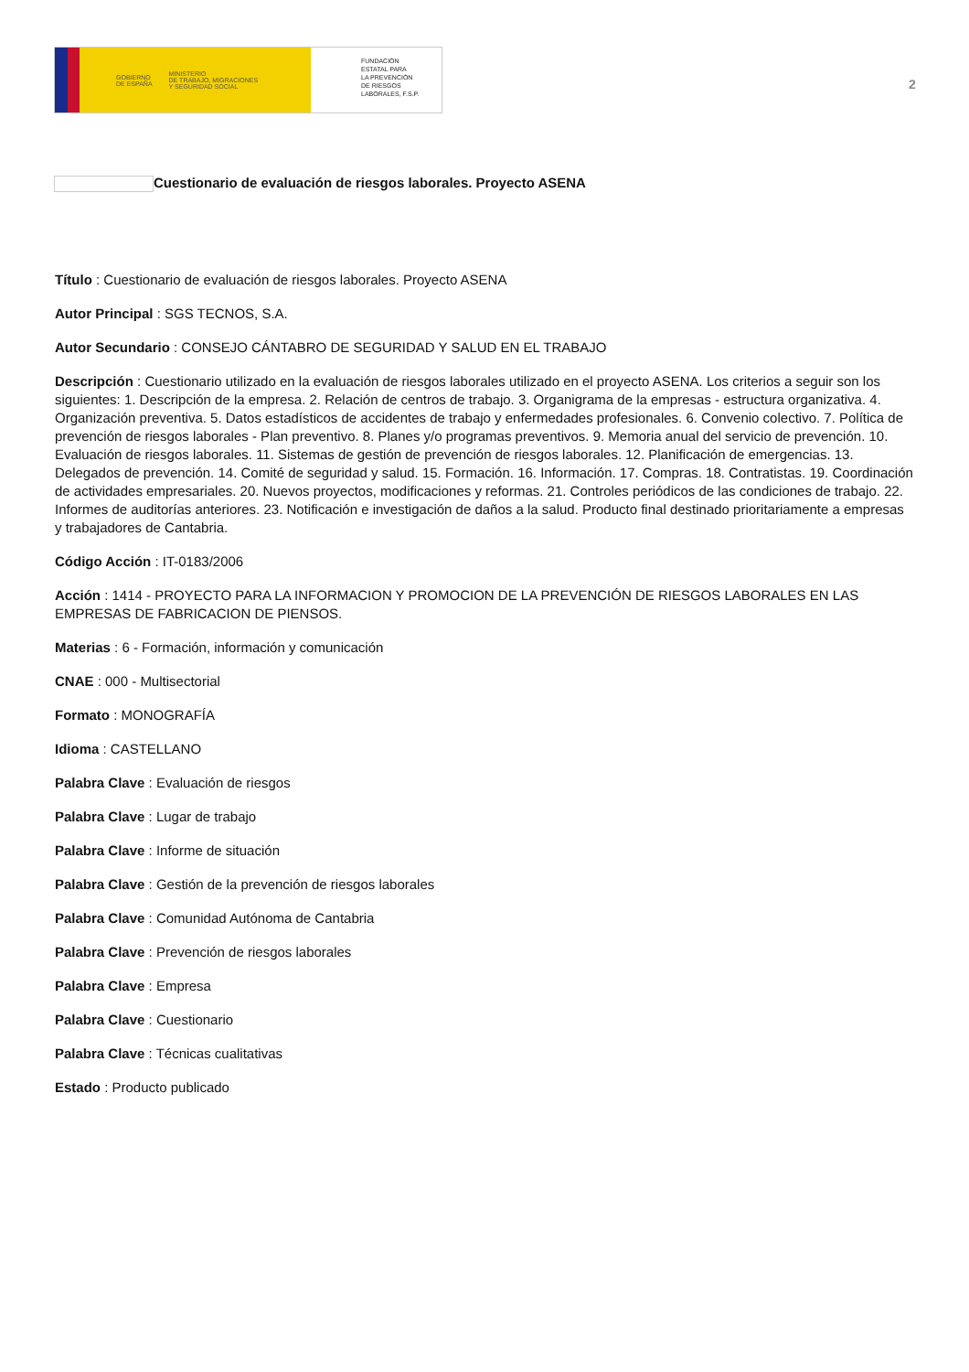GOBIERNO
DE ESPAÑA MINISTERIO
DE TRABAJO, MIGRACIONES
Y SEGURIDAD SOCIAL
FUNDACIÓN
ESTATAL PARA
LA PREVENCIÓN
DE RIESGOS
LABORALES, F.S.P.
2
Cuestionario de evaluación de riesgos laborales. Proyecto ASENA
Título : Cuestionario de evaluación de riesgos laborales. Proyecto ASENA
Autor Principal : SGS TECNOS, S.A.
Autor Secundario : CONSEJO CÁNTABRO DE SEGURIDAD Y SALUD EN EL TRABAJO
Descripción : Cuestionario utilizado en la evaluación de riesgos laborales utilizado en el proyecto ASENA. Los criterios a seguir son los siguientes: 1. Descripción de la empresa. 2. Relación de centros de trabajo. 3. Organigrama de la empresas - estructura organizativa. 4. Organización preventiva. 5. Datos estadísticos de accidentes de trabajo y enfermedades profesionales. 6. Convenio colectivo. 7. Política de prevención de riesgos laborales - Plan preventivo. 8. Planes y/o programas preventivos. 9. Memoria anual del servicio de prevención. 10. Evaluación de riesgos laborales. 11. Sistemas de gestión de prevención de riesgos laborales. 12. Planificación de emergencias. 13. Delegados de prevención. 14. Comité de seguridad y salud. 15. Formación. 16. Información. 17. Compras. 18. Contratistas. 19. Coordinación de actividades empresariales. 20. Nuevos proyectos, modificaciones y reformas. 21. Controles periódicos de las condiciones de trabajo. 22. Informes de auditorías anteriores. 23. Notificación e investigación de daños a la salud. Producto final destinado prioritariamente a empresas y trabajadores de Cantabria.
Código Acción : IT-0183/2006
Acción : 1414 - PROYECTO PARA LA INFORMACION Y PROMOCION DE LA PREVENCIÓN DE RIESGOS LABORALES EN LAS EMPRESAS DE FABRICACION DE PIENSOS.
Materias : 6 - Formación, información y comunicación
CNAE : 000 - Multisectorial
Formato : MONOGRAFÍA
Idioma : CASTELLANO
Palabra Clave : Evaluación de riesgos
Palabra Clave : Lugar de trabajo
Palabra Clave : Informe de situación
Palabra Clave : Gestión de la prevención de riesgos laborales
Palabra Clave : Comunidad Autónoma de Cantabria
Palabra Clave : Prevención de riesgos laborales
Palabra Clave : Empresa
Palabra Clave : Cuestionario
Palabra Clave : Técnicas cualitativas
Estado : Producto publicado